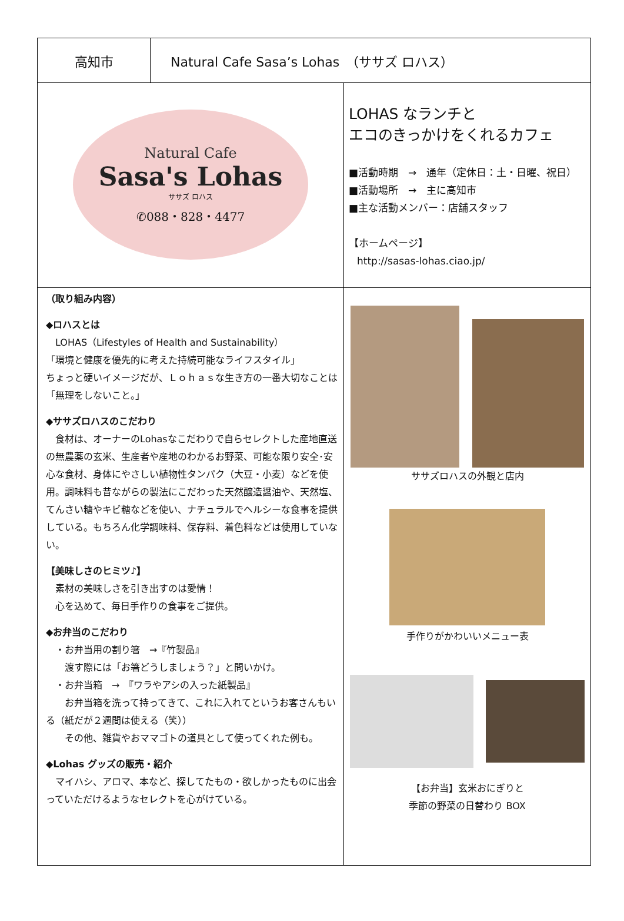高知市
Natural Cafe Sasa’s Lohas　（ササズ ロハス）
Natural Cafe
Sasa's Lohas
ササズ ロハス
✆088・828・4477
LOHAS なランチと
エコのきっかけをくれるカフェ
■活動時期　→　通年（定休日：土・日曜、祝日）
■活動場所　→　主に高知市
■主な活動メンバー：店舗スタッフ
【ホームページ】
http://sasas-lohas.ciao.jp/
（取り組み内容）
◆ロハスとは
　LOHAS（Lifestyles of Health and Sustainability）
「環境と健康を優先的に考えた持続可能なライフスタイル」
ちょっと硬いイメージだが、Ｌｏｈａｓな生き方の一番大切なことは「無理をしないこと。」
◆ササズロハスのこだわり
　食材は、オーナーのLohasなこだわりで自らセレクトした産地直送の無農薬の玄米、生産者や産地のわかるお野菜、可能な限り安全･安心な食材、身体にやさしい植物性タンパク（大豆・小麦）などを使用。調味料も昔ながらの製法にこだわった天然醸造醤油や、天然塩、てんさい糖やキビ糖などを使い、ナチュラルでヘルシーな食事を提供している。もちろん化学調味料、保存料、着色料などは使用していない。
【美味しさのヒミツ♪】
　素材の美味しさを引き出すのは愛情！
　心を込めて、毎日手作りの食事をご提供。
◆お弁当のこだわり
　・お弁当用の割り箸　→『竹製品』
　　渡す際には「お箸どうしましょう？」と問いかけ。
　・お弁当箱　→　『ワラやアシの入った紙製品』
　　お弁当箱を洗って持ってきて、これに入れてというお客さんもいる（紙だが２週間は使える（笑））
　　その他、雑貨やおママゴトの道具として使ってくれた例も。
◆Lohas グッズの販売・紹介
　マイハシ、アロマ、本など、探してたもの・欲しかったものに出会っていただけるようなセレクトを心がけている。
ササズロハスの外観と店内
手作りがかわいいメニュー表
【お弁当】玄米おにぎりと
季節の野菜の日替わり BOX